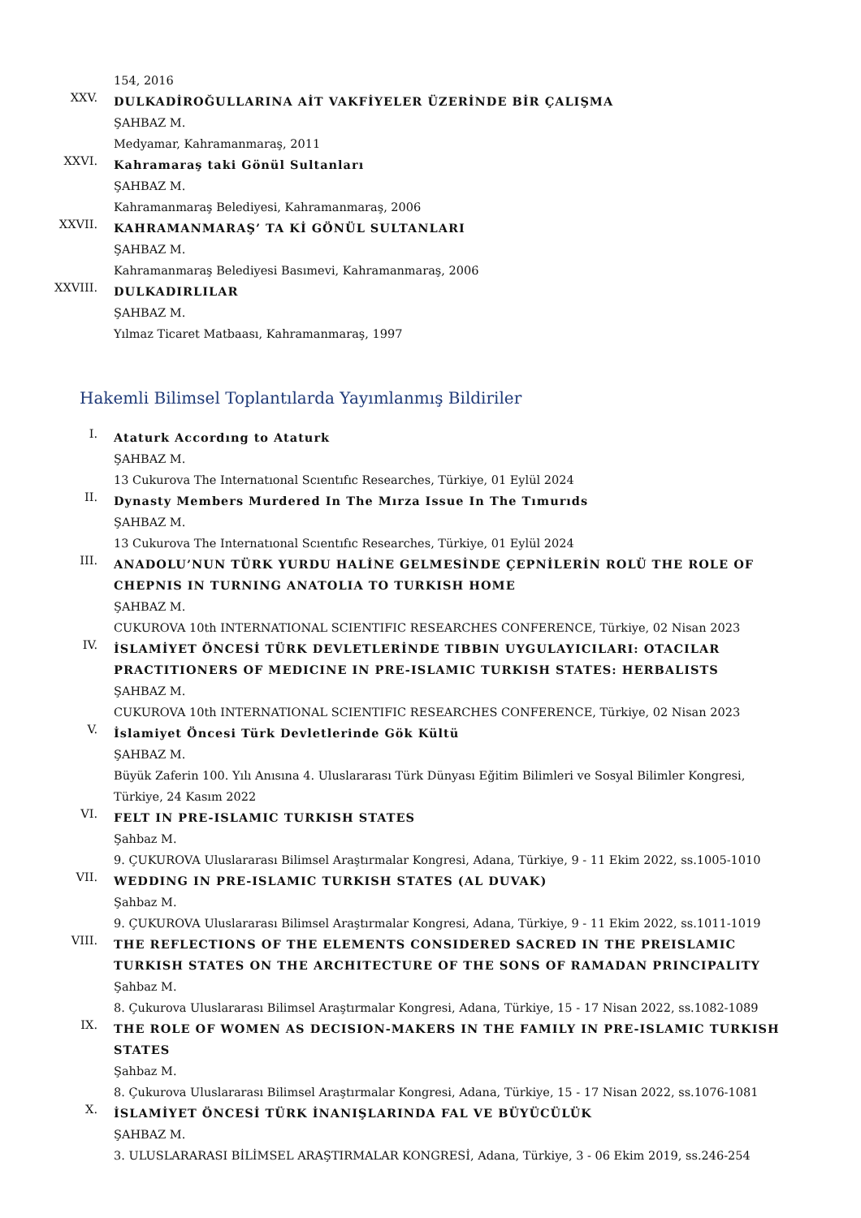154, 2016
XXV.
DULKADİROĞULLARINA AİT VAKFİYELER ÜZERİNDE BİR ÇALIŞMA
ŞAHBAZ M.
Medyamar, Kahramanmaraş, 2011
XXVI.
Kahramaraş taki Gönül Sultanları
ŞAHBAZ M.
Kahramanmaraş Belediyesi, Kahramanmaraş, 2006
XXVII.
KAHRAMANMARAŞ’ TA Kİ GÖNÜL SULTANLARI
ŞAHBAZ M.
Kahramanmaraş Belediyesi Basımevi, Kahramanmaraş, 2006
XXVIII.
DULKADIRLILAR
ŞAHBAZ M.
Yılmaz Ticaret Matbaası, Kahramanmaraş, 1997
Hakemli Bilimsel Toplantılarda Yayımlanmış Bildiriler
I.
Ataturk Accordıng to Ataturk
ŞAHBAZ M.
13 Cukurova The Internatıonal Scıentıfıc Researches, Türkiye, 01 Eylül 2024
II.
Dynasty Members Murdered In The Mırza Issue In The Tımurıds
ŞAHBAZ M.
13 Cukurova The Internatıonal Scıentıfıc Researches, Türkiye, 01 Eylül 2024
III.
ANADOLU’NUN TÜRK YURDU HALİNE GELMESİNDE ÇEPNİLERİN ROLÜ THE ROLE OF CHEPNIS IN TURNING ANATOLIA TO TURKISH HOME
ŞAHBAZ M.
CUKUROVA 10th INTERNATIONAL SCIENTIFIC RESEARCHES CONFERENCE, Türkiye, 02 Nisan 2023
IV.
İSLAMİYET ÖNCESİ TÜRK DEVLETLERİNDE TIBBIN UYGULAYICILARI: OTACILAR PRACTITIONERS OF MEDICINE IN PRE-ISLAMIC TURKISH STATES: HERBALISTS
ŞAHBAZ M.
CUKUROVA 10th INTERNATIONAL SCIENTIFIC RESEARCHES CONFERENCE, Türkiye, 02 Nisan 2023
V.
İslamiyet Öncesi Türk Devletlerinde Gök Kültü
ŞAHBAZ M.
Büyük Zaferin 100. Yılı Anısına 4. Uluslararası Türk Dünyası Eğitim Bilimleri ve Sosyal Bilimler Kongresi, Türkiye, 24 Kasım 2022
VI.
FELT IN PRE-ISLAMIC TURKISH STATES
Şahbaz M.
9. ÇUKUROVA Uluslararası Bilimsel Araştırmalar Kongresi, Adana, Türkiye, 9 - 11 Ekim 2022, ss.1005-1010
VII.
WEDDING IN PRE-ISLAMIC TURKISH STATES (AL DUVAK)
Şahbaz M.
9. ÇUKUROVA Uluslararası Bilimsel Araştırmalar Kongresi, Adana, Türkiye, 9 - 11 Ekim 2022, ss.1011-1019
VIII.
THE REFLECTIONS OF THE ELEMENTS CONSIDERED SACRED IN THE PREISLAMIC TURKISH STATES ON THE ARCHITECTURE OF THE SONS OF RAMADAN PRINCIPALITY
Şahbaz M.
8. Çukurova Uluslararası Bilimsel Araştırmalar Kongresi, Adana, Türkiye, 15 - 17 Nisan 2022, ss.1082-1089
IX.
THE ROLE OF WOMEN AS DECISION-MAKERS IN THE FAMILY IN PRE-ISLAMIC TURKISH STATES
Şahbaz M.
8. Çukurova Uluslararası Bilimsel Araştırmalar Kongresi, Adana, Türkiye, 15 - 17 Nisan 2022, ss.1076-1081
X.
İSLAMİYET ÖNCESİ TÜRK İNANIŞLARINDA FAL VE BÜYÜCÜLÜK
ŞAHBAZ M.
3. ULUSLARARASI BİLİMSEL ARAŞTIRMALAR KONGRESİ, Adana, Türkiye, 3 - 06 Ekim 2019, ss.246-254